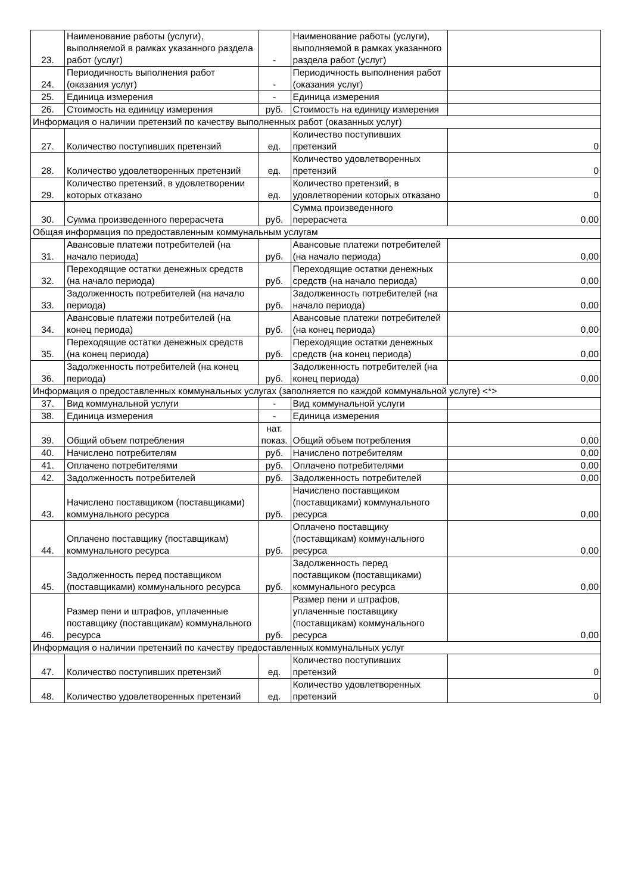| 23. | Наименование работы (услуги), выполняемой в рамках указанного раздела работ (услуг) | - | Наименование работы (услуги), выполняемой в рамках указанного раздела работ (услуг) | |
| 24. | Периодичность выполнения работ (оказания услуг) | - | Периодичность выполнения работ (оказания услуг) | |
| 25. | Единица измерения | - | Единица измерения | |
| 26. | Стоимость на единицу измерения | руб. | Стоимость на единицу измерения | |
| Информация о наличии претензий по качеству выполненных работ (оказанных услуг) | | | | |
| 27. | Количество поступивших претензий | ед. | Количество поступивших претензий | 0 |
| 28. | Количество удовлетворенных претензий | ед. | Количество удовлетворенных претензий | 0 |
| 29. | Количество претензий, в удовлетворении которых отказано | ед. | Количество претензий, в удовлетворении которых отказано | 0 |
| 30. | Сумма произведенного перерасчета | руб. | Сумма произведенного перерасчета | 0,00 |
| Общая информация по предоставленным коммунальным услугам | | | | |
| 31. | Авансовые платежи потребителей (на начало периода) | руб. | Авансовые платежи потребителей (на начало периода) | 0,00 |
| 32. | Переходящие остатки денежных средств (на начало периода) | руб. | Переходящие остатки денежных средств (на начало периода) | 0,00 |
| 33. | Задолженность потребителей (на начало периода) | руб. | Задолженность потребителей (на начало периода) | 0,00 |
| 34. | Авансовые платежи потребителей (на конец периода) | руб. | Авансовые платежи потребителей (на конец периода) | 0,00 |
| 35. | Переходящие остатки денежных средств (на конец периода) | руб. | Переходящие остатки денежных средств (на конец периода) | 0,00 |
| 36. | Задолженность потребителей (на конец периода) | руб. | Задолженность потребителей (на конец периода) | 0,00 |
| Информация о предоставленных коммунальных услугах (заполняется по каждой коммунальной услуге) <*> | | | | |
| 37. | Вид коммунальной услуги | - | Вид коммунальной услуги | |
| 38. | Единица измерения | - | Единица измерения | |
| 39. | Общий объем потребления | нат. показ. | Общий объем потребления | 0,00 |
| 40. | Начислено потребителям | руб. | Начислено потребителям | 0,00 |
| 41. | Оплачено потребителями | руб. | Оплачено потребителями | 0,00 |
| 42. | Задолженность потребителей | руб. | Задолженность потребителей | 0,00 |
| 43. | Начислено поставщиком (поставщиками) коммунального ресурса | руб. | Начислено поставщиком (поставщиками) коммунального ресурса | 0,00 |
| 44. | Оплачено поставщику (поставщикам) коммунального ресурса | руб. | Оплачено поставщику (поставщикам) коммунального ресурса | 0,00 |
| 45. | Задолженность перед поставщиком (поставщиками) коммунального ресурса | руб. | Задолженность перед поставщиком (поставщиками) коммунального ресурса | 0,00 |
| 46. | Размер пени и штрафов, уплаченные поставщику (поставщикам) коммунального ресурса | руб. | Размер пени и штрафов, уплаченные поставщику (поставщикам) коммунального ресурса | 0,00 |
| Информация о наличии претензий по качеству предоставленных коммунальных услуг | | | | |
| 47. | Количество поступивших претензий | ед. | Количество поступивших претензий | 0 |
| 48. | Количество удовлетворенных претензий | ед. | Количество удовлетворенных претензий | 0 |